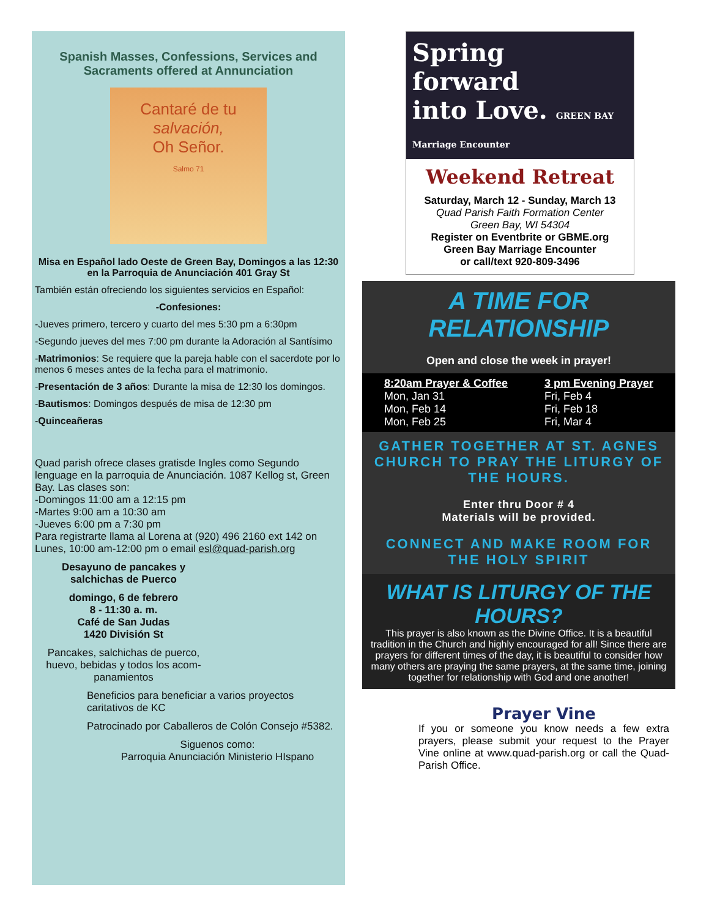Spanish Masses, Confessions, Services and Sacraments offered at Annunciation
Cantaré de tu
salvación,
Oh Señor.
Salmo 71
Misa en Español lado Oeste de Green Bay, Domingos a las 12:30 en la Parroquia de Anunciación 401 Gray St
También están ofreciendo los siguientes servicios en Español:
-Confesiones:
-Jueves primero, tercero y cuarto del mes 5:30 pm a 6:30pm
-Segundo jueves del mes 7:00 pm durante la Adoración al Santísimo
-Matrimonios: Se requiere que la pareja hable con el sacerdote por lo menos 6 meses antes de la fecha para el matrimonio.
-Presentación de 3 años: Durante la misa de 12:30 los domingos.
-Bautismos: Domingos después de misa de 12:30 pm
-Quinceañeras
Quad parish ofrece clases gratisde Ingles como Segundo lenguage en la parroquia de Anunciación. 1087 Kellog st, Green Bay. Las clases son:
-Domingos 11:00 am a 12:15 pm
-Martes 9:00 am a 10:30 am
-Jueves 6:00 pm a 7:30 pm
Para registrarte llama al Lorena at (920) 496 2160 ext 142 on Lunes, 10:00 am-12:00 pm o email esl@quad-parish.org
Desayuno de pancakes y salchichas de Puerco
domingo, 6 de febrero
8 - 11:30 a. m.
Café de San Judas
1420 División St
Pancakes, salchichas de puerco, huevo, bebidas y todos los acom-panamientos
Beneficios para beneficiar a varios proyectos caritativos de KC
Patrocinado por Caballeros de Colón Consejo #5382.
Siguenos como:
Parroquia Anunciación Ministerio HIspano
Spring
forward
into Love. GREEN BAY Marriage Encounter
Weekend Retreat
Saturday, March 12 - Sunday, March 13
Quad Parish Faith Formation Center
Green Bay, WI 54304
Register on Eventbrite or GBME.org
Green Bay Marriage Encounter
or call/text 920-809-3496
A TIME FOR RELATIONSHIP
Open and close the week in prayer!
8:20am Prayer & Coffee
Mon, Jan 31
Mon, Feb 14
Mon, Feb 25
3 pm Evening Prayer
Fri, Feb 4
Fri, Feb 18
Fri, Mar 4
GATHER TOGETHER AT ST. AGNES CHURCH TO PRAY THE LITURGY OF THE HOURS.
Enter thru Door # 4
Materials will be provided.
CONNECT AND MAKE ROOM FOR THE HOLY SPIRIT
WHAT IS LITURGY OF THE HOURS?
This prayer is also known as the Divine Office. It is a beautiful tradition in the Church and highly encouraged for all! Since there are prayers for different times of the day, it is beautiful to consider how many others are praying the same prayers, at the same time, joining together for relationship with God and one another!
Prayer Vine
If you or someone you know needs a few extra prayers, please submit your request to the Prayer Vine online at www.quad-parish.org or call the Quad-Parish Office.